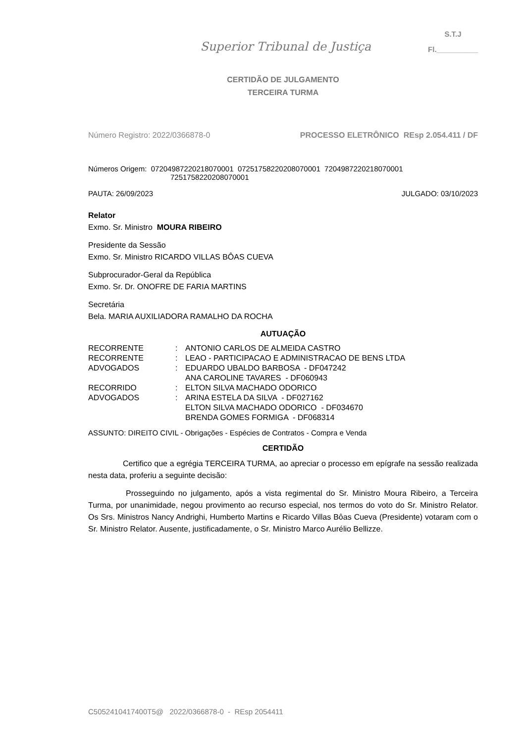Superior Tribunal de Justiça
S.T.J
Fl.__________
CERTIDÃO DE JULGAMENTO
TERCEIRA TURMA
Número Registro: 2022/0366878-0 PROCESSO ELETRÔNICO REsp 2.054.411 / DF
Números Origem: 07204987220218070001 07251758220208070001 7204987220218070001
7251758220208070001
PAUTA: 26/09/2023 JULGADO: 03/10/2023
Relator
Exmo. Sr. Ministro MOURA RIBEIRO
Presidente da Sessão
Exmo. Sr. Ministro RICARDO VILLAS BÔAS CUEVA
Subprocurador-Geral da República
Exmo. Sr. Dr. ONOFRE DE FARIA MARTINS
Secretária
Bela. MARIA AUXILIADORA RAMALHO DA ROCHA
AUTUAÇÃO
| RECORRENTE | : | ANTONIO CARLOS DE ALMEIDA CASTRO |
| RECORRENTE | : | LEAO - PARTICIPACAO E ADMINISTRACAO DE BENS LTDA |
| ADVOGADOS | : | EDUARDO UBALDO BARBOSA - DF047242 ANA CAROLINE TAVARES - DF060943 |
| RECORRIDO | : | ELTON SILVA MACHADO ODORICO |
| ADVOGADOS | : | ARINA ESTELA DA SILVA - DF027162 ELTON SILVA MACHADO ODORICO - DF034670 BRENDA GOMES FORMIGA - DF068314 |
ASSUNTO: DIREITO CIVIL - Obrigações - Espécies de Contratos - Compra e Venda
CERTIDÃO
Certifico que a egrégia TERCEIRA TURMA, ao apreciar o processo em epígrafe na sessão realizada nesta data, proferiu a seguinte decisão:
Prosseguindo no julgamento, após a vista regimental do Sr. Ministro Moura Ribeiro, a Terceira Turma, por unanimidade, negou provimento ao recurso especial, nos termos do voto do Sr. Ministro Relator. Os Srs. Ministros Nancy Andrighi, Humberto Martins e Ricardo Villas Bôas Cueva (Presidente) votaram com o Sr. Ministro Relator. Ausente, justificadamente, o Sr. Ministro Marco Aurélio Bellizze.
C5052410417400T5@ 2022/0366878-0 - REsp 2054411